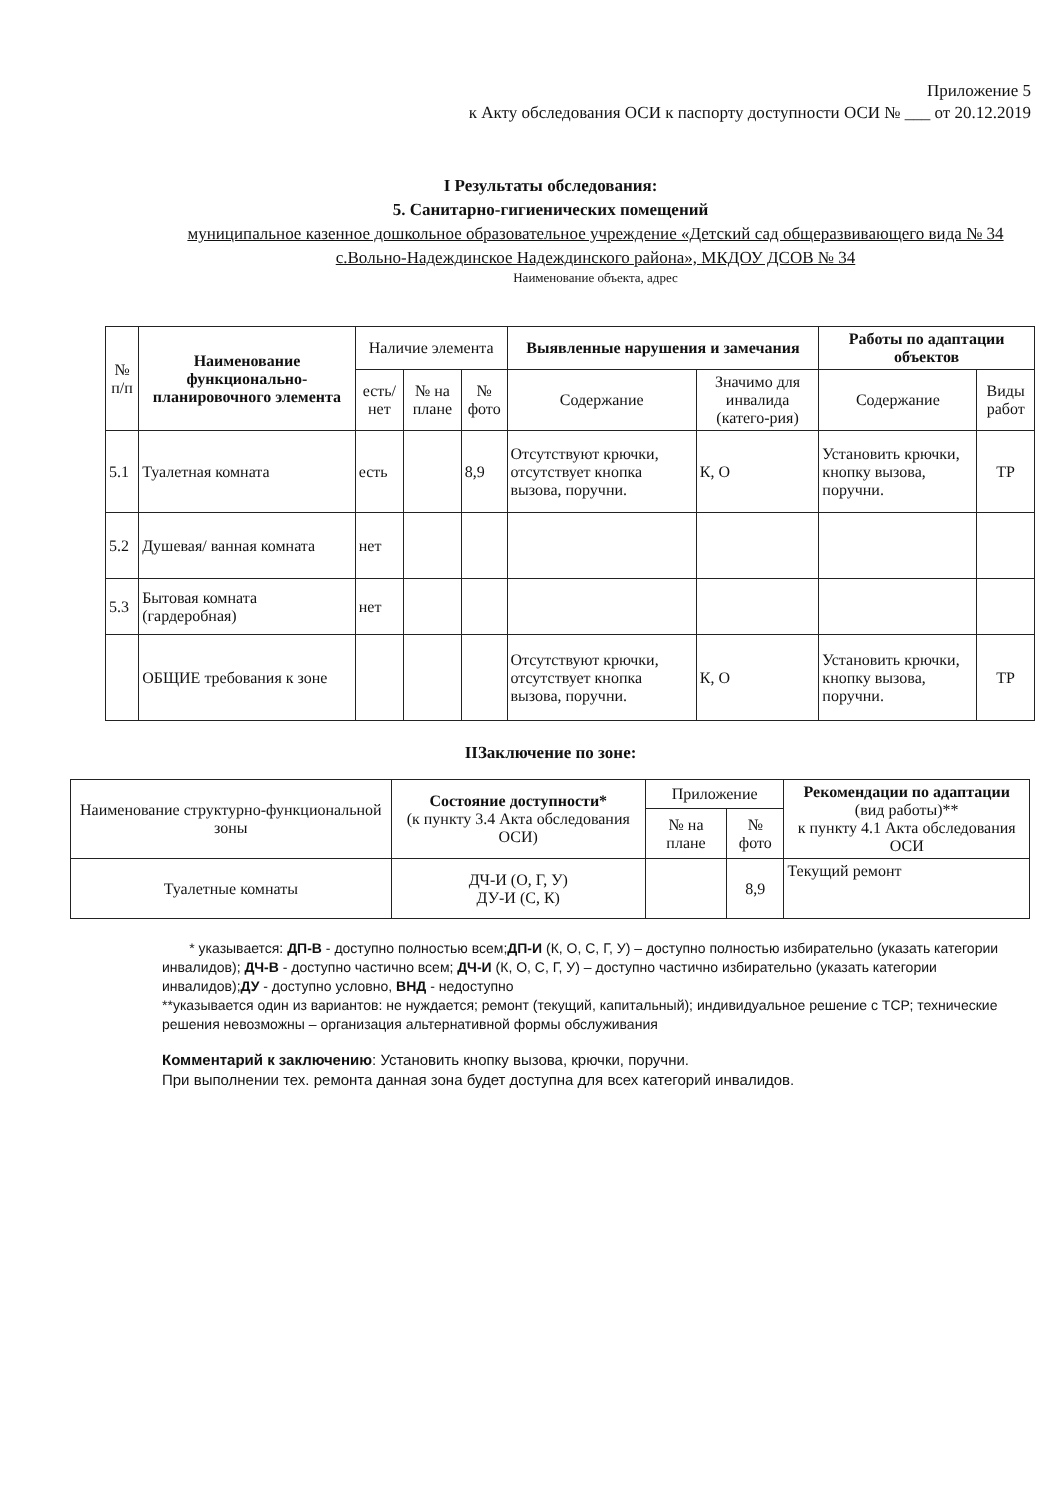Приложение 5
к Акту обследования ОСИ к паспорту доступности ОСИ № ___ от 20.12.2019
I Результаты обследования:
5. Санитарно-гигиенических помещений
муниципальное казенное дошкольное образовательное учреждение «Детский сад общеразвивающего вида № 34 с.Вольно-Надеждинское Надеждинского района», МКДОУ ДСОВ № 34
Наименование объекта, адрес
| № п/п | Наименование функционально-планировочного элемента | Наличие элемента | | | Выявленные нарушения и замечания | | Работы по адаптации объектов | |
| --- | --- | --- | --- | --- | --- | --- | --- | --- |
| | | есть/ нет | № на плане | № фото | Содержание | Значимо для инвалида (катего-рия) | Содержание | Виды работ |
| 5.1 | Туалетная комната | есть | | 8,9 | Отсутствуют крючки, отсутствует кнопка вызова, поручни. | К, О | Установить крючки, кнопку вызова, поручни. | ТР |
| 5.2 | Душевая/ ванная комната | нет | | | | | | |
| 5.3 | Бытовая комната (гардеробная) | нет | | | | | | |
| | ОБЩИЕ требования к зоне | | | | Отсутствуют крючки, отсутствует кнопка вызова, поручни. | К, О | Установить крючки, кнопку вызова, поручни. | ТР |
IIЗаключение по зоне:
| Наименование структурно-функциональной зоны | Состояние доступности* (к пункту 3.4 Акта обследования ОСИ) | Приложение | | Рекомендации по адаптации (вид работы)** к пункту 4.1 Акта обследования ОСИ |
| --- | --- | --- | --- | --- |
| | | № на плане | № фото | |
| Туалетные комнаты | ДЧ-И (О, Г, У) ДУ-И (С, К) | | 8,9 | Текущий ремонт |
* указывается: ДП-В - доступно полностью всем;ДП-И (К, О, С, Г, У) – доступно полностью избирательно (указать категории инвалидов); ДЧ-В - доступно частично всем; ДЧ-И (К, О, С, Г, У) – доступно частично избирательно (указать категории инвалидов);ДУ - доступно условно, ВНД - недоступно
**указывается один из вариантов: не нуждается; ремонт (текущий, капитальный); индивидуальное решение с ТСР; технические решения невозможны – организация альтернативной формы обслуживания
Комментарий к заключению: Установить кнопку вызова, крючки, поручни.
При выполнении тех. ремонта данная зона будет доступна для всех категорий инвалидов.